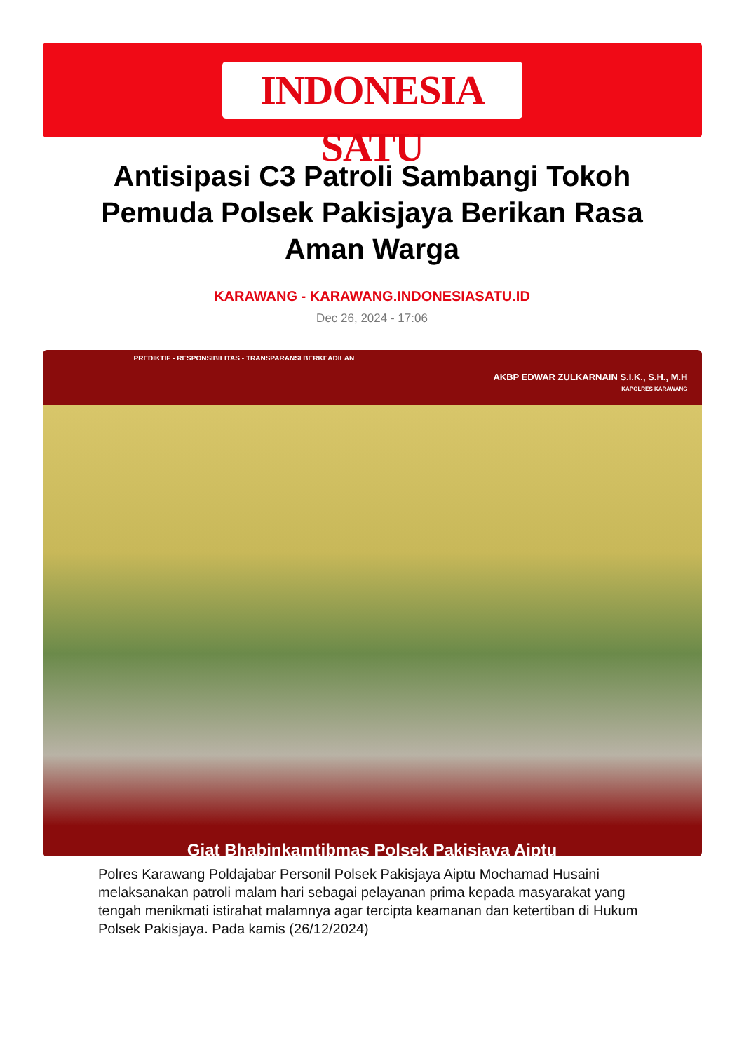INDONESIA SATU
Antisipasi C3 Patroli Sambangi Tokoh Pemuda Polsek Pakisjaya Berikan Rasa Aman Warga
KARAWANG - KARAWANG.INDONESIASATU.ID
Dec 26, 2024 - 17:06
PREDIKTIF - RESPONSIBILITAS - TRANSPARANSI BERKEADILAN
AKBP EDWAR ZULKARNAIN S.I.K., S.H., M.H
KAPOLRES KARAWANG
Giat Bhabinkamtibmas Polsek Pakisjaya Aiptu
Polres Karawang Poldajabar Personil Polsek Pakisjaya Aiptu Mochamad Husaini melaksanakan patroli malam hari sebagai pelayanan prima kepada masyarakat yang tengah menikmati istirahat malamnya agar tercipta keamanan dan ketertiban di Hukum Polsek Pakisjaya. Pada kamis (26/12/2024)